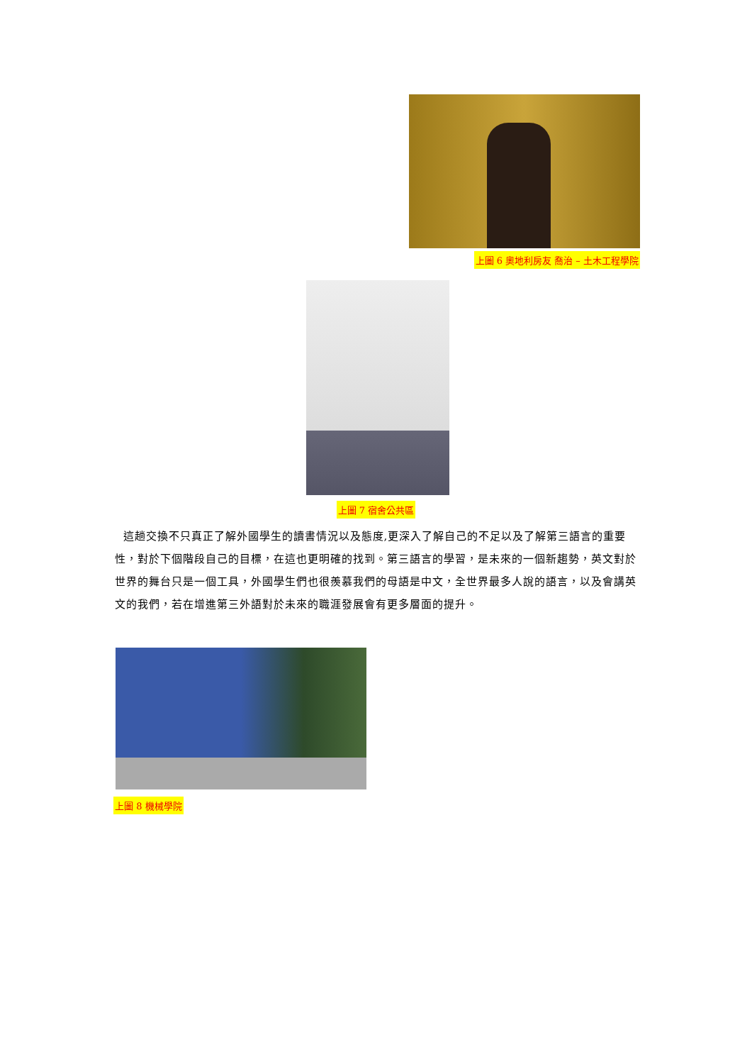上圖 6 奧地利房友 喬治 – 土木工程學院
上圖 7 宿舍公共區
這趟交換不只真正了解外國學生的讀書情況以及態度,更深入了解自己的不足以及了解第三語言的重要性，對於下個階段自己的目標，在這也更明確的找到。第三語言的學習，是未來的一個新趨勢，英文對於世界的舞台只是一個工具，外國學生們也很羨慕我們的母語是中文，全世界最多人說的語言，以及會講英文的我們，若在增進第三外語對於未來的職涯發展會有更多層面的提升。
上圖 8 機械學院